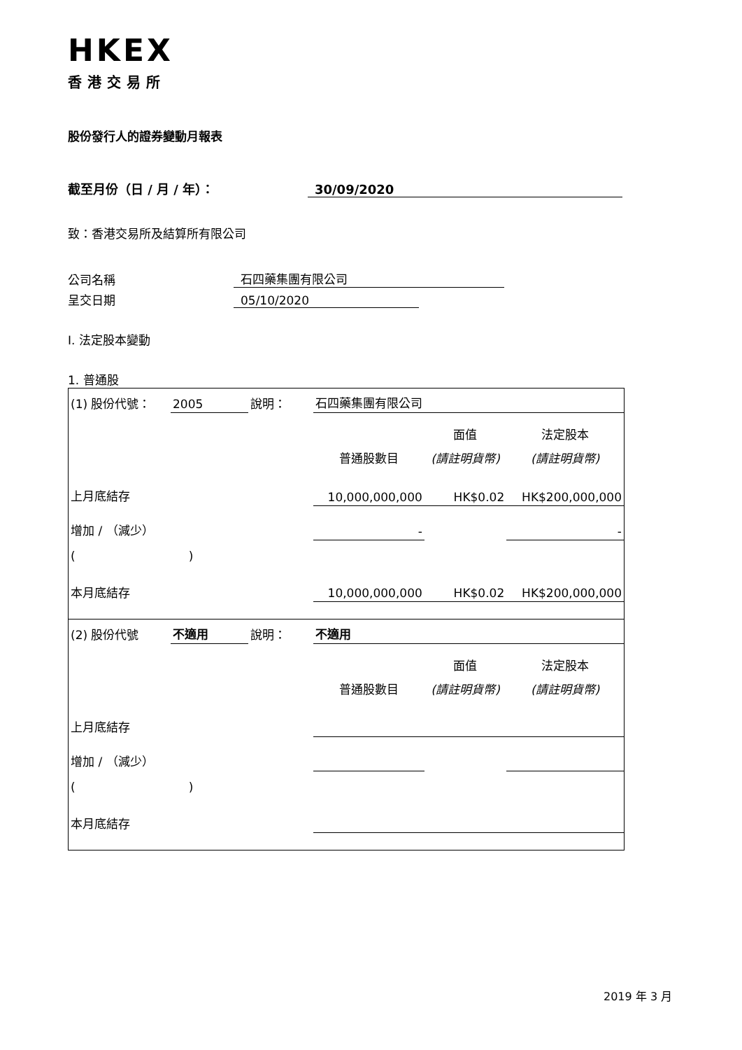HKEX
香港交易所
股份發行人的證券變動月報表
截至月份（日 / 月 / 年）：
30/09/2020
致：香港交易所及結算所有限公司
公司名稱
石四藥集團有限公司
呈交日期
05/10/2020
I. 法定股本變動
1. 普通股
| (1) 股份代號： | 2005 | 說明： | | 石四藥集團有限公司 | | |
| | | | | | 面值 | 法定股本 |
| | | | | 普通股數目 | (請註明貨幣) | (請註明貨幣) |
| 上月底結存 | | | | 10,000,000,000 | HK$0.02 | HK$200,000,000 |
| 增加 / （減少） | | | | - | | - |
| ( ) | | | | | | |
| 本月底結存 | | | | 10,000,000,000 | HK$0.02 | HK$200,000,000 |
| (2) 股份代號 | 不適用 | 說明： | | 不適用 | | |
| | | | | | 面值 | 法定股本 |
| | | | | 普通股數目 | (請註明貨幣) | (請註明貨幣) |
| 上月底結存 | | | | | | |
| 增加 / （減少） | | | | | | |
| ( ) | | | | | | |
| 本月底結存 | | | | | | |
2019 年 3 月